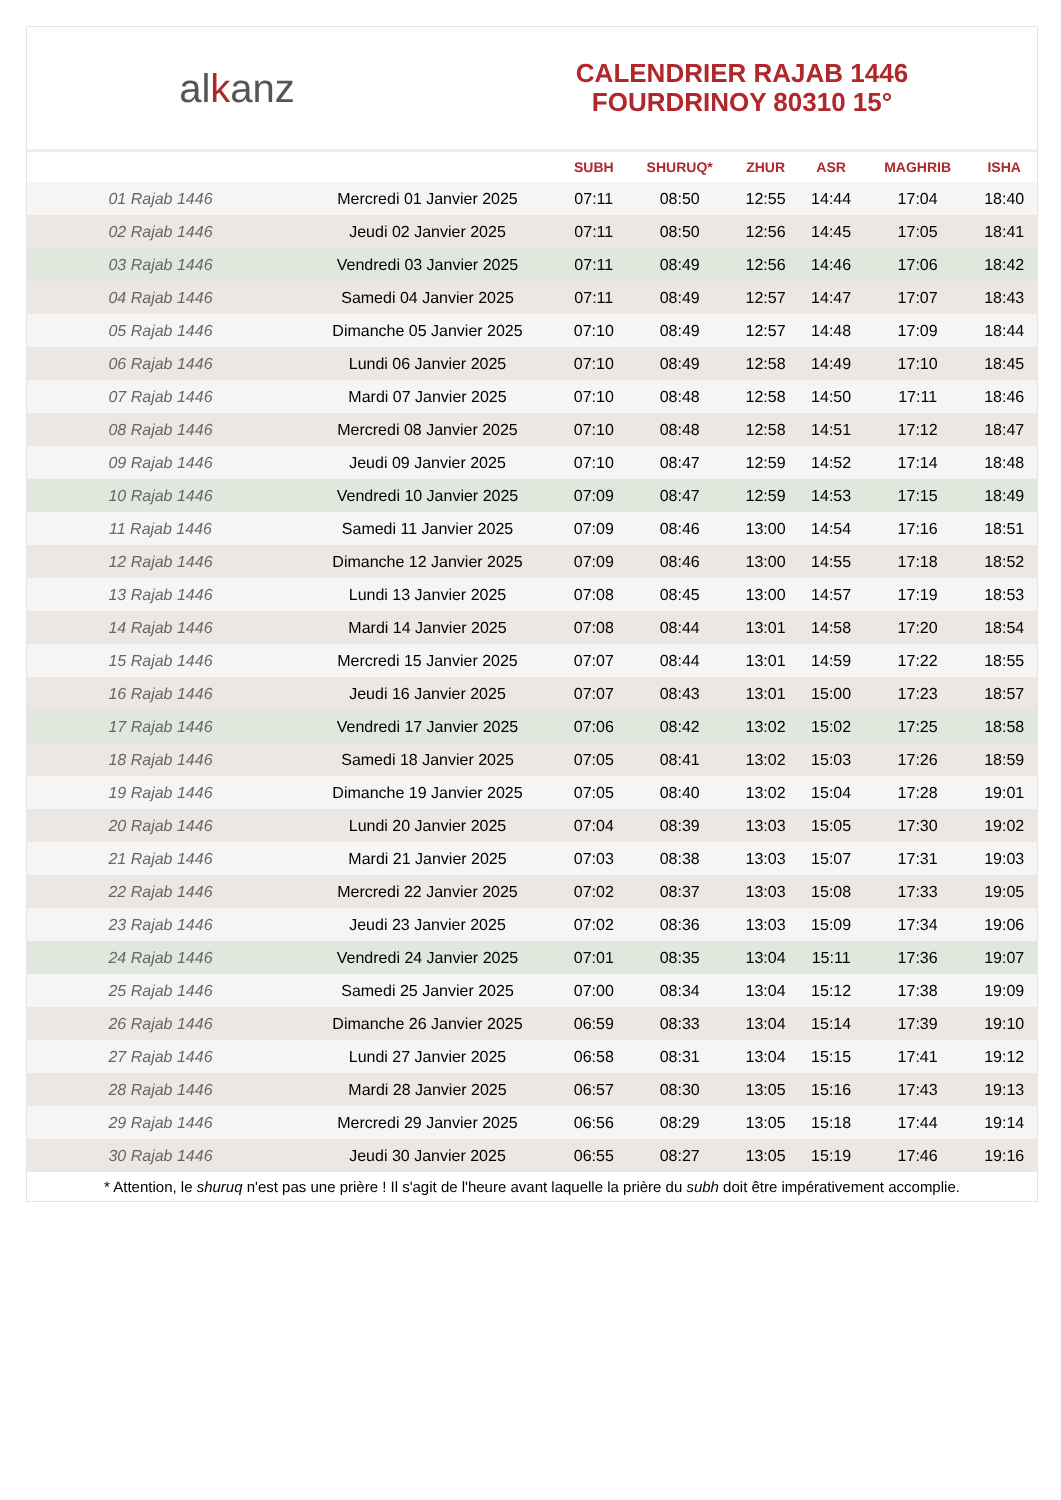alkanz
CALENDRIER RAJAB 1446
FOURDRINOY 80310 15°
| | | SUBH | SHURUQ* | ZHUR | ASR | MAGHRIB | ISHA |
| --- | --- | --- | --- | --- | --- | --- | --- |
| 01 Rajab 1446 | Mercredi 01 Janvier 2025 | 07:11 | 08:50 | 12:55 | 14:44 | 17:04 | 18:40 |
| 02 Rajab 1446 | Jeudi 02 Janvier 2025 | 07:11 | 08:50 | 12:56 | 14:45 | 17:05 | 18:41 |
| 03 Rajab 1446 | Vendredi 03 Janvier 2025 | 07:11 | 08:49 | 12:56 | 14:46 | 17:06 | 18:42 |
| 04 Rajab 1446 | Samedi 04 Janvier 2025 | 07:11 | 08:49 | 12:57 | 14:47 | 17:07 | 18:43 |
| 05 Rajab 1446 | Dimanche 05 Janvier 2025 | 07:10 | 08:49 | 12:57 | 14:48 | 17:09 | 18:44 |
| 06 Rajab 1446 | Lundi 06 Janvier 2025 | 07:10 | 08:49 | 12:58 | 14:49 | 17:10 | 18:45 |
| 07 Rajab 1446 | Mardi 07 Janvier 2025 | 07:10 | 08:48 | 12:58 | 14:50 | 17:11 | 18:46 |
| 08 Rajab 1446 | Mercredi 08 Janvier 2025 | 07:10 | 08:48 | 12:58 | 14:51 | 17:12 | 18:47 |
| 09 Rajab 1446 | Jeudi 09 Janvier 2025 | 07:10 | 08:47 | 12:59 | 14:52 | 17:14 | 18:48 |
| 10 Rajab 1446 | Vendredi 10 Janvier 2025 | 07:09 | 08:47 | 12:59 | 14:53 | 17:15 | 18:49 |
| 11 Rajab 1446 | Samedi 11 Janvier 2025 | 07:09 | 08:46 | 13:00 | 14:54 | 17:16 | 18:51 |
| 12 Rajab 1446 | Dimanche 12 Janvier 2025 | 07:09 | 08:46 | 13:00 | 14:55 | 17:18 | 18:52 |
| 13 Rajab 1446 | Lundi 13 Janvier 2025 | 07:08 | 08:45 | 13:00 | 14:57 | 17:19 | 18:53 |
| 14 Rajab 1446 | Mardi 14 Janvier 2025 | 07:08 | 08:44 | 13:01 | 14:58 | 17:20 | 18:54 |
| 15 Rajab 1446 | Mercredi 15 Janvier 2025 | 07:07 | 08:44 | 13:01 | 14:59 | 17:22 | 18:55 |
| 16 Rajab 1446 | Jeudi 16 Janvier 2025 | 07:07 | 08:43 | 13:01 | 15:00 | 17:23 | 18:57 |
| 17 Rajab 1446 | Vendredi 17 Janvier 2025 | 07:06 | 08:42 | 13:02 | 15:02 | 17:25 | 18:58 |
| 18 Rajab 1446 | Samedi 18 Janvier 2025 | 07:05 | 08:41 | 13:02 | 15:03 | 17:26 | 18:59 |
| 19 Rajab 1446 | Dimanche 19 Janvier 2025 | 07:05 | 08:40 | 13:02 | 15:04 | 17:28 | 19:01 |
| 20 Rajab 1446 | Lundi 20 Janvier 2025 | 07:04 | 08:39 | 13:03 | 15:05 | 17:30 | 19:02 |
| 21 Rajab 1446 | Mardi 21 Janvier 2025 | 07:03 | 08:38 | 13:03 | 15:07 | 17:31 | 19:03 |
| 22 Rajab 1446 | Mercredi 22 Janvier 2025 | 07:02 | 08:37 | 13:03 | 15:08 | 17:33 | 19:05 |
| 23 Rajab 1446 | Jeudi 23 Janvier 2025 | 07:02 | 08:36 | 13:03 | 15:09 | 17:34 | 19:06 |
| 24 Rajab 1446 | Vendredi 24 Janvier 2025 | 07:01 | 08:35 | 13:04 | 15:11 | 17:36 | 19:07 |
| 25 Rajab 1446 | Samedi 25 Janvier 2025 | 07:00 | 08:34 | 13:04 | 15:12 | 17:38 | 19:09 |
| 26 Rajab 1446 | Dimanche 26 Janvier 2025 | 06:59 | 08:33 | 13:04 | 15:14 | 17:39 | 19:10 |
| 27 Rajab 1446 | Lundi 27 Janvier 2025 | 06:58 | 08:31 | 13:04 | 15:15 | 17:41 | 19:12 |
| 28 Rajab 1446 | Mardi 28 Janvier 2025 | 06:57 | 08:30 | 13:05 | 15:16 | 17:43 | 19:13 |
| 29 Rajab 1446 | Mercredi 29 Janvier 2025 | 06:56 | 08:29 | 13:05 | 15:18 | 17:44 | 19:14 |
| 30 Rajab 1446 | Jeudi 30 Janvier 2025 | 06:55 | 08:27 | 13:05 | 15:19 | 17:46 | 19:16 |
* Attention, le shuruq n'est pas une prière ! Il s'agit de l'heure avant laquelle la prière du subh doit être impérativement accomplie.